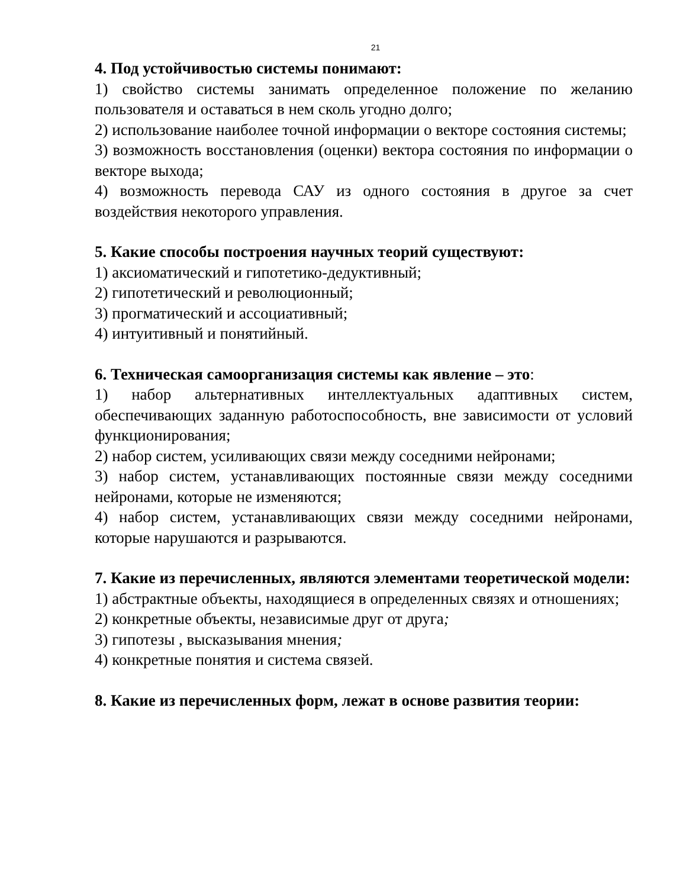21
4. Под устойчивостью системы понимают:
1) свойство системы занимать определенное положение по желанию пользователя и оставаться в нем сколь угодно долго;
2) использование наиболее точной информации о векторе состояния системы;
3) возможность восстановления (оценки) вектора состояния по информации о векторе выхода;
4) возможность перевода САУ из одного состояния в другое за счет воздействия некоторого управления.
5. Какие способы построения научных теорий существуют:
1) аксиоматический и гипотетико-дедуктивный;
2) гипотетический и революционный;
3) прогматический и ассоциативный;
4) интуитивный и понятийный.
6. Техническая самоорганизация системы как явление – это:
1) набор альтернативных интеллектуальных адаптивных систем, обеспечивающих заданную работоспособность, вне зависимости от условий функционирования;
2) набор систем, усиливающих связи между соседними нейронами;
3) набор систем, устанавливающих постоянные связи между соседними нейронами, которые не изменяются;
4) набор систем, устанавливающих связи между соседними нейронами, которые нарушаются и разрываются.
7. Какие из перечисленных, являются элементами теоретической модели:
1) абстрактные объекты, находящиеся в определенных связях и отношениях;
2) конкретные объекты, независимые друг от друга;
3) гипотезы , высказывания мнения;
4) конкретные понятия и система связей.
8. Какие из перечисленных форм, лежат в основе развития теории: